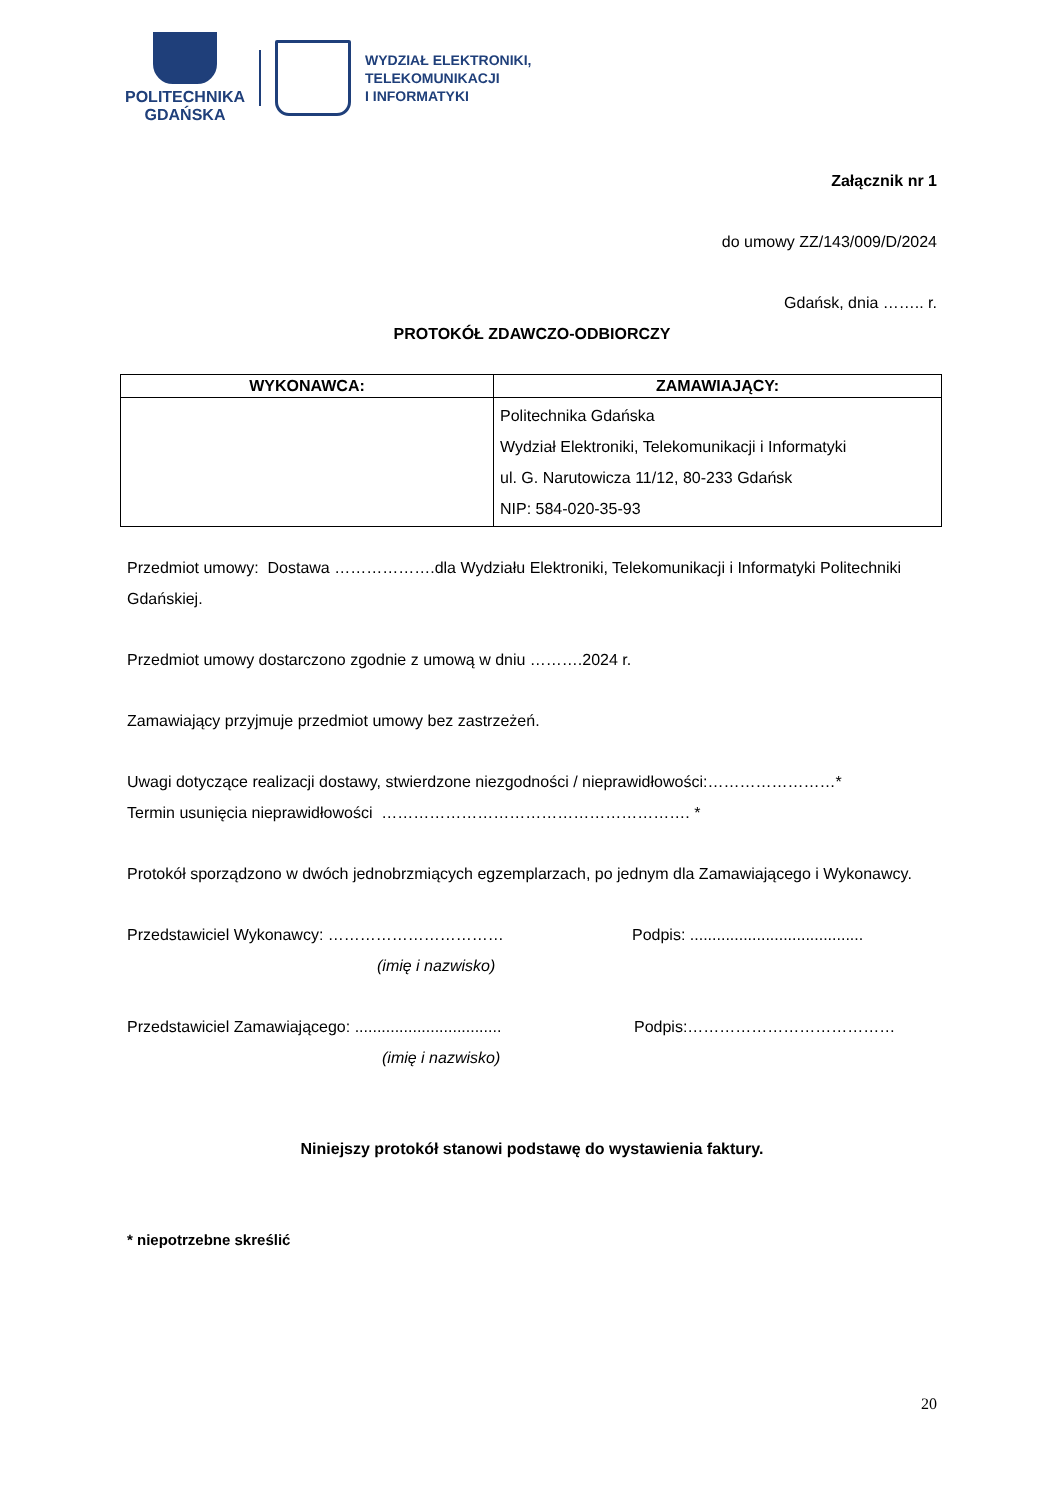POLITECHNIKA
GDAŃSKA
WYDZIAŁ ELEKTRONIKI,
TELEKOMUNIKACJI
I INFORMATYKI
Załącznik nr 1
do umowy ZZ/143/009/D/2024
Gdańsk, dnia …….. r.
PROTOKÓŁ ZDAWCZO-ODBIORCZY
| WYKONAWCA: | ZAMAWIAJĄCY: |
| --- | --- |
| | Politechnika Gdańska Wydział Elektroniki, Telekomunikacji i Informatyki ul. G. Narutowicza 11/12, 80-233 Gdańsk NIP: 584-020-35-93 |
Przedmiot umowy: Dostawa ……………….dla Wydziału Elektroniki, Telekomunikacji i Informatyki Politechniki Gdańskiej.
Przedmiot umowy dostarczono zgodnie z umową w dniu ……….2024 r.
Zamawiający przyjmuje przedmiot umowy bez zastrzeżeń.
Uwagi dotyczące realizacji dostawy, stwierdzone niezgodności / nieprawidłowości:……………………*
Termin usunięcia nieprawidłowości …………………………………………………. *
Protokół sporządzono w dwóch jednobrzmiących egzemplarzach, po jednym dla Zamawiającego i Wykonawcy.
Przedstawiciel Wykonawcy: ……………………………
(imię i nazwisko)
Podpis: .......................................
Przedstawiciel Zamawiającego: .................................
(imię i nazwisko)
Podpis:…………………………………
Niniejszy protokół stanowi podstawę do wystawienia faktury.
* niepotrzebne skreślić
20